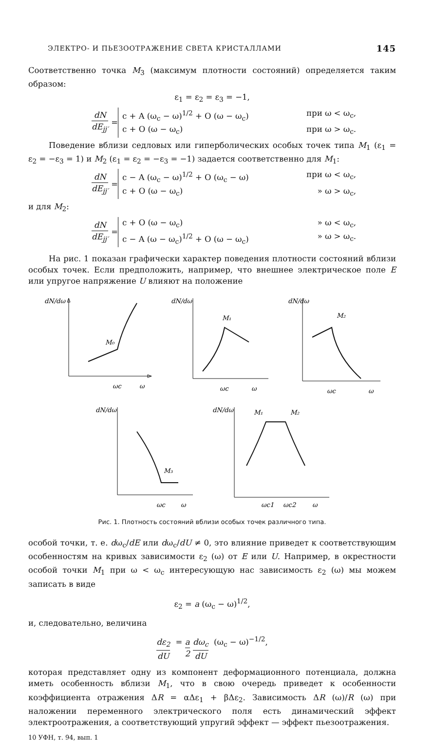ЭЛЕКТРО- И ПЬЕЗООТРАЖЕНИЕ СВЕТА КРИСТАЛЛАМИ 145
Соответственно точка M<sub>3</sub> (максимум плотности состояний) определяется таким образом:
ε<sub>1</sub> = ε<sub>2</sub> = ε<sub>3</sub> = −1,
dN dE<sub>jj′</sub> =
c + A (ω<sub>c</sub> − ω)<sup>1/2</sup> + O (ω − ω<sub>c</sub>) при ω < ω<sub>c</sub>,
c + O (ω − ω<sub>c</sub>) при ω > ω<sub>c</sub>.
Поведение вблизи седловых или гиперболических особых точек типа M<sub>1</sub> (ε<sub>1</sub> = ε<sub>2</sub> = −ε<sub>3</sub> = 1) и M<sub>2</sub> (ε<sub>1</sub> = ε<sub>2</sub> = −ε<sub>3</sub> = −1) задается соответственно для M<sub>1</sub>:
dN dE<sub>jj′</sub> =
c − A (ω<sub>c</sub> − ω)<sup>1/2</sup> + O (ω<sub>c</sub> − ω) при ω < ω<sub>c</sub>,
c + O (ω − ω<sub>c</sub>) » ω > ω<sub>c</sub>,
и для M<sub>2</sub>:
dN dE<sub>jj′</sub> =
c + O (ω − ω<sub>c</sub>) » ω < ω<sub>c</sub>,
c − A (ω − ω<sub>c</sub>)<sup>1/2</sup> + O (ω − ω<sub>c</sub>) » ω > ω<sub>c</sub>.
На рис. 1 показан графически характер поведения плотности состояний вблизи особых точек. Если предположить, например, что внешнее электрическое поле E или упругое напряжение U влияют на положение
dN/dω
M₀
ωc
ω
dN/dω
M₁
ωc
ω
dN/dω
M₂
ωc
ω
dN/dω
M₃
ωc
ω
dN/dω
M₁
M₂
ωc1
ωc2
ω
Рис. 1. Плотность состояний вблизи особых точек различного типа.
особой точки, т. е. dω<sub>c</sub>/dE или dω<sub>c</sub>/dU ≠ 0, это влияние приведет к соответствующим особенностям на кривых зависимости ε<sub>2</sub> (ω) от E или U. Например, в окрестности особой точки M<sub>1</sub> при ω < ω<sub>c</sub> интересующую нас зависимость ε<sub>2</sub> (ω) мы можем записать в виде
ε<sub>2</sub> = a (ω<sub>c</sub> − ω)<sup>1/2</sup>,
и, следовательно, величина
dε<sub>2</sub> dU = a 2 dω<sub>c</sub> dU (ω<sub>c</sub> − ω)<sup>−1/2</sup>,
которая представляет одну из компонент деформационного потенциала, должна иметь особенность вблизи M<sub>1</sub>, что в свою очередь приведет к особенности коэффициента отражения ΔR = αΔε<sub>1</sub> + βΔε<sub>2</sub>. Зависимость ΔR (ω)/R (ω) при наложении переменного электрического поля есть динамический эффект электроотражения, а соответствующий упругий эффект — эффект пьезоотражения.
10 УФН, т. 94, вып. 1